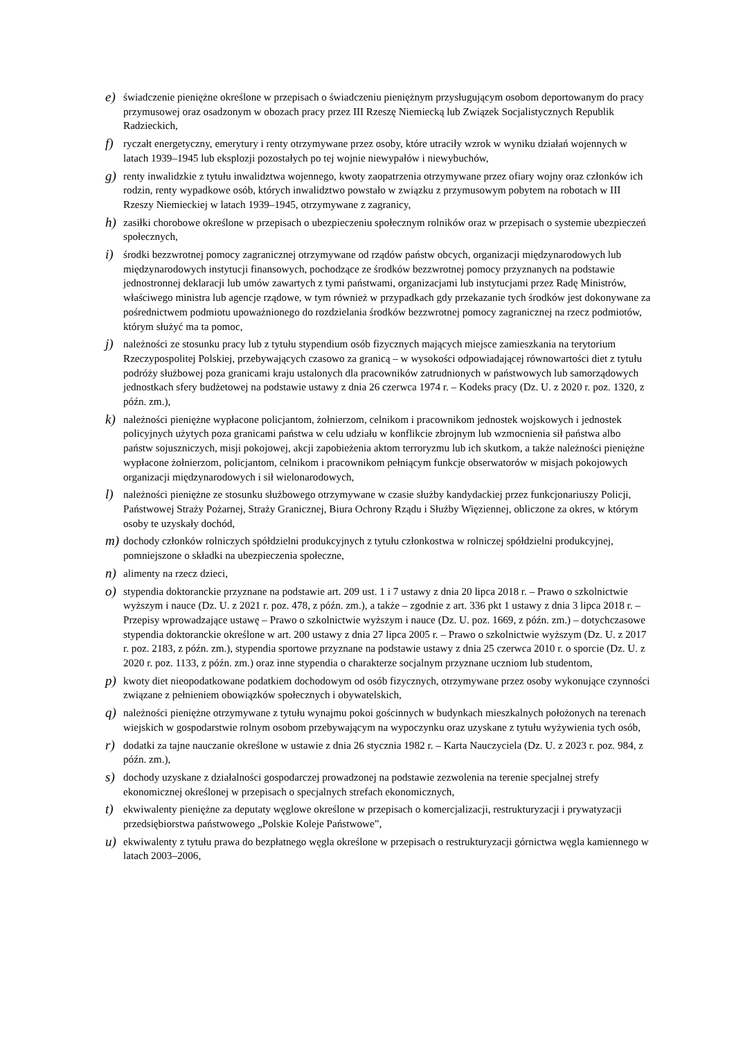e) świadczenie pieniężne określone w przepisach o świadczeniu pieniężnym przysługującym osobom deportowanym do pracy przymusowej oraz osadzonym w obozach pracy przez III Rzeszę Niemiecką lub Związek Socjalistycznych Republik Radzieckich,
f) ryczałt energetyczny, emerytury i renty otrzymywane przez osoby, które utraciły wzrok w wyniku działań wojennych w latach 1939–1945 lub eksplozji pozostałych po tej wojnie niewypałów i niewybuchów,
g) renty inwalidzkie z tytułu inwalidztwa wojennego, kwoty zaopatrzenia otrzymywane przez ofiary wojny oraz członków ich rodzin, renty wypadkowe osób, których inwalidztwo powstało w związku z przymusowym pobytem na robotach w III Rzeszy Niemieckiej w latach 1939–1945, otrzymywane z zagranicy,
h) zasiłki chorobowe określone w przepisach o ubezpieczeniu społecznym rolników oraz w przepisach o systemie ubezpieczeń społecznych,
i) środki bezzwrotnej pomocy zagranicznej otrzymywane od rządów państw obcych, organizacji międzynarodowych lub międzynarodowych instytucji finansowych, pochodzące ze środków bezzwrotnej pomocy przyznanych na podstawie jednostronnej deklaracji lub umów zawartych z tymi państwami, organizacjami lub instytucjami przez Radę Ministrów, właściwego ministra lub agencje rządowe, w tym również w przypadkach gdy przekazanie tych środków jest dokonywane za pośrednictwem podmiotu upoważnionego do rozdzielania środków bezzwrotnej pomocy zagranicznej na rzecz podmiotów, którym służyć ma ta pomoc,
j) należności ze stosunku pracy lub z tytułu stypendium osób fizycznych mających miejsce zamieszkania na terytorium Rzeczypospolitej Polskiej, przebywających czasowo za granicą – w wysokości odpowiadającej równowartości diet z tytułu podróży służbowej poza granicami kraju ustalonych dla pracowników zatrudnionych w państwowych lub samorządowych jednostkach sfery budżetowej na podstawie ustawy z dnia 26 czerwca 1974 r. – Kodeks pracy (Dz. U. z 2020 r. poz. 1320, z późn. zm.),
k) należności pieniężne wypłacone policjantom, żołnierzom, celnikom i pracownikom jednostek wojskowych i jednostek policyjnych użytych poza granicami państwa w celu udziału w konflikcie zbrojnym lub wzmocnienia sił państwa albo państw sojuszniczych, misji pokojowej, akcji zapobieżenia aktom terroryzmu lub ich skutkom, a także należności pieniężne wypłacone żołnierzom, policjantom, celnikom i pracownikom pełniącym funkcje obserwatorów w misjach pokojowych organizacji międzynarodowych i sił wielonarodowych,
l) należności pieniężne ze stosunku służbowego otrzymywane w czasie służby kandydackiej przez funkcjonariuszy Policji, Państwowej Straży Pożarnej, Straży Granicznej, Biura Ochrony Rządu i Służby Więziennej, obliczone za okres, w którym osoby te uzyskały dochód,
m) dochody członków rolniczych spółdzielni produkcyjnych z tytułu członkostwa w rolniczej spółdzielni produkcyjnej, pomniejszone o składki na ubezpieczenia społeczne,
n) alimenty na rzecz dzieci,
o) stypendia doktoranckie przyznane na podstawie art. 209 ust. 1 i 7 ustawy z dnia 20 lipca 2018 r. – Prawo o szkolnictwie wyższym i nauce (Dz. U. z 2021 r. poz. 478, z późn. zm.), a także – zgodnie z art. 336 pkt 1 ustawy z dnia 3 lipca 2018 r. – Przepisy wprowadzające ustawę – Prawo o szkolnictwie wyższym i nauce (Dz. U. poz. 1669, z późn. zm.) – dotychczasowe stypendia doktoranckie określone w art. 200 ustawy z dnia 27 lipca 2005 r. – Prawo o szkolnictwie wyższym (Dz. U. z 2017 r. poz. 2183, z późn. zm.), stypendia sportowe przyznane na podstawie ustawy z dnia 25 czerwca 2010 r. o sporcie (Dz. U. z 2020 r. poz. 1133, z późn. zm.) oraz inne stypendia o charakterze socjalnym przyznane uczniom lub studentom,
p) kwoty diet nieopodatkowane podatkiem dochodowym od osób fizycznych, otrzymywane przez osoby wykonujące czynności związane z pełnieniem obowiązków społecznych i obywatelskich,
q) należności pieniężne otrzymywane z tytułu wynajmu pokoi gościnnych w budynkach mieszkalnych położonych na terenach wiejskich w gospodarstwie rolnym osobom przebywającym na wypoczynku oraz uzyskane z tytułu wyżywienia tych osób,
r) dodatki za tajne nauczanie określone w ustawie z dnia 26 stycznia 1982 r. – Karta Nauczyciela (Dz. U. z 2023 r. poz. 984, z późn. zm.),
s) dochody uzyskane z działalności gospodarczej prowadzonej na podstawie zezwolenia na terenie specjalnej strefy ekonomicznej określonej w przepisach o specjalnych strefach ekonomicznych,
t) ekwiwalenty pieniężne za deputaty węglowe określone w przepisach o komercjalizacji, restrukturyzacji i prywatyzacji przedsiębiorstwa państwowego „Polskie Koleje Państwowe”,
u) ekwiwalenty z tytułu prawa do bezpłatnego węgla określone w przepisach o restrukturyzacji górnictwa węgla kamiennego w latach 2003–2006,